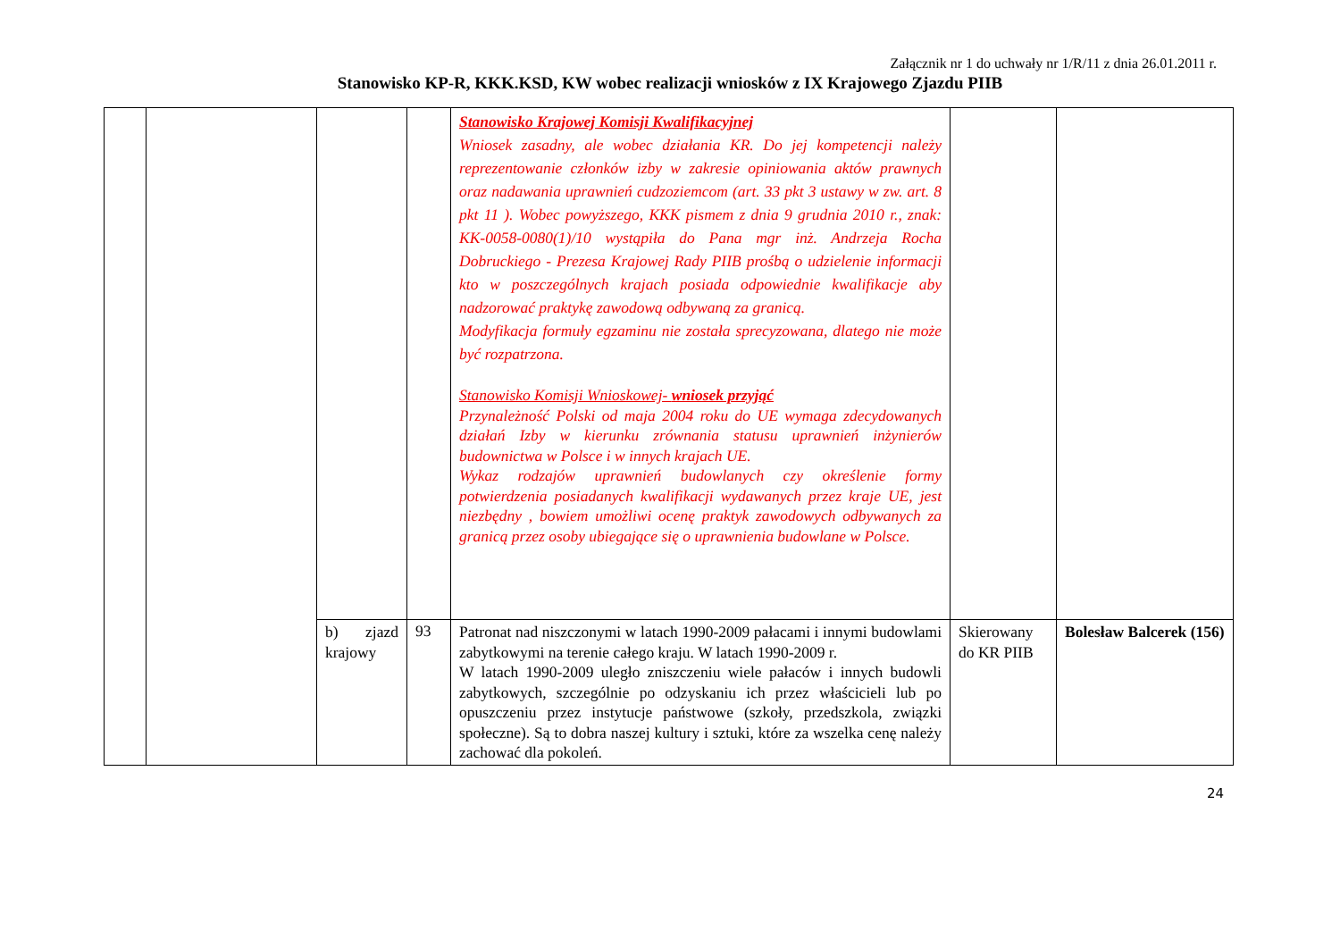Załącznik nr 1 do uchwały nr 1/R/11 z dnia 26.01.2011 r.
Stanowisko KP-R, KKK.KSD, KW wobec realizacji wniosków z IX Krajowego Zjazdu PIIB
| | | | | Stanowisko Krajowej Komisji Kwalifikacyjnej Wniosek zasadny, ale wobec działania KR. Do jej kompetencji należy reprezentowanie członków izby w zakresie opiniowania aktów prawnych oraz nadawania uprawnień cudzoziemcom (art. 33 pkt 3 ustawy w zw. art. 8 pkt 11 ). Wobec powyższego, KKK pismem z dnia 9 grudnia 2010 r., znak: KK-0058-0080(1)/10 wystąpiła do Pana mgr inż. Andrzeja Rocha Dobruckiego - Prezesa Krajowej Rady PIIB prośbą o udzielenie informacji kto w poszczególnych krajach posiada odpowiednie kwalifikacje aby nadzorować praktykę zawodową odbywaną za granicą. Modyfikacja formuły egzaminu nie została sprecyzowana, dlatego nie może być rozpatrzona. Stanowisko Komisji Wnioskowej- wniosek przyjąć Przynależność Polski od maja 2004 roku do UE wymaga zdecydowanych działań Izby w kierunku zrównania statusu uprawnień inżynierów budownictwa w Polsce i w innych krajach UE. Wykaz rodzajów uprawnień budowlanych czy określenie formy potwierdzenia posiadanych kwalifikacji wydawanych przez kraje UE, jest niezbędny , bowiem umożliwi ocenę praktyk zawodowych odbywanych za granicą przez osoby ubiegające się o uprawnienia budowlane w Polsce. | | |
| | | b) zjazd krajowy | 93 | Patronat nad niszczonymi w latach 1990-2009 pałacami i innymi budowlami zabytkowymi na terenie całego kraju. W latach 1990-2009 r. W latach 1990-2009 uległo zniszczeniu wiele pałaców i innych budowli zabytkowych, szczególnie po odzyskaniu ich przez właścicieli lub po opuszczeniu przez instytucje państwowe (szkoły, przedszkola, związki społeczne). Są to dobra naszej kultury i sztuki, które za wszelka cenę należy zachować dla pokoleń. | Skierowany do KR PIIB | Bolesław Balcerek (156) |
24